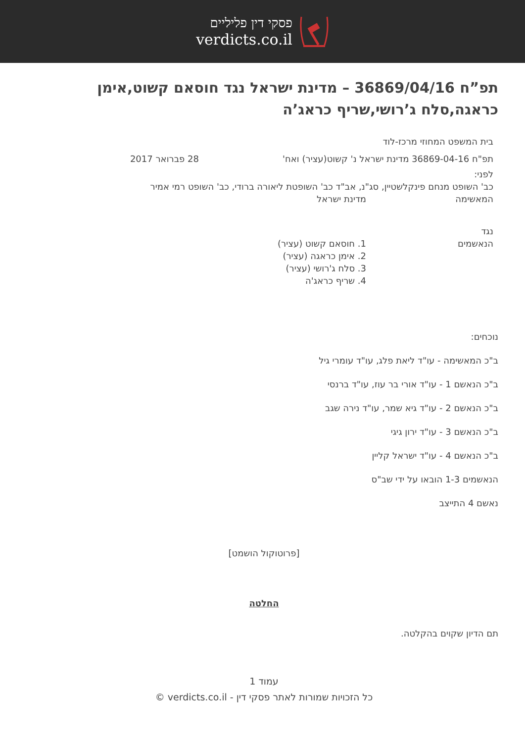פסקי דין פליליים
verdicts.co.il
תפ”ח 36869/04/16 – מדינת ישראל נגד חוסאם קשוט,אימן כראגה,סלח ג’רושי,שריף כראג’ה
בית המשפט המחוזי מרכז-לוד
תפ"ח 36869-04-16 מדינת ישראל נ' קשוט(עציר) ואח'
28 פברואר 2017
לפני:
כב' השופט מנחם פינקלשטיין, סג"נ, אב"ד כב' השופטת ליאורה ברודי, כב' השופט רמי אמיר
המאשימה מדינת ישראל
נגד
הנאשמים 1. חוסאם קשוט (עציר)
2. אימן כראגה (עציר)
3. סלח ג'רושי (עציר)
4. שריף כראג'ה
נוכחים:
ב"כ המאשימה - עו"ד ליאת פלג, עו"ד עומרי גיל
ב"כ הנאשם 1 - עו"ד אורי בר עוז, עו"ד ברנסי
ב"כ הנאשם 2 - עו"ד גיא שמר, עו"ד נירה שגב
ב"כ הנאשם 3 - עו"ד ירון גיגי
ב"כ הנאשם 4 - עו"ד ישראל קליין
הנאשמים 1-3 הובאו על ידי שב"ס
נאשם 4 התייצב
[פרוטוקול הושמט]
החלטה
תם הדיון שקוים בהקלטה.
עמוד 1
כל הזכויות שמורות לאתר פסקי דין - verdicts.co.il ©